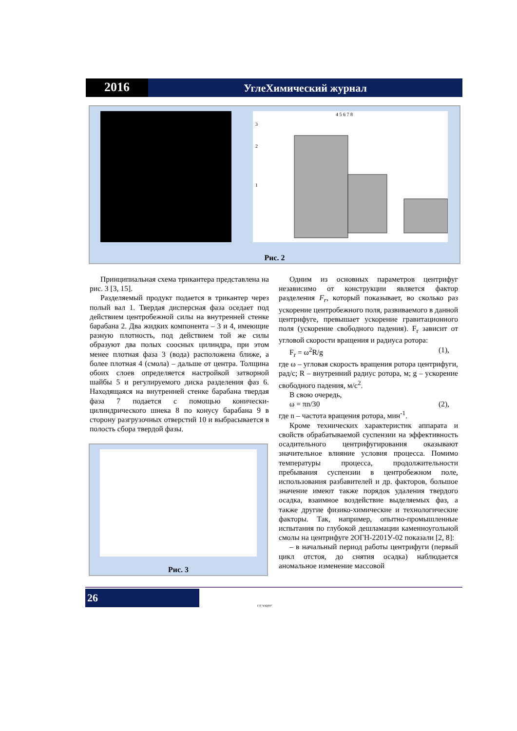2016
УглеХимический журнал
3
2
1
4 5 6 7 8
Рис. 2
Принципиальная схема трикантера представлена на рис. 3 [3, 15].
Разделяемый продукт подается в трикантер через полый вал 1. Твердая дисперсная фаза оседает под действием центробежной силы на внутренней стенке барабана 2. Два жидких компонента – 3 и 4, имеющие разную плотность, под действием той же силы образуют два полых соосных цилиндра, при этом менее плотная фаза 3 (вода) расположена ближе, а более плотная 4 (смола) – дальше от центра. Толщина обоих слоев определяется настройкой затворной шайбы 5 и регулируемого диска разделения фаз 6. Находящаяся на внутренней стенке барабана твердая фаза 7 подается с помощью конически-цилиндрического шнека 8 по конусу барабана 9 в сторону разгрузочных отверстий 10 и выбрасывается в полость сбора твердой фазы.
Рис. 3
Одним из основных параметров центрифуг независимо от конструкции является фактор разделения F<sub>r</sub>, который показывает, во сколько раз ускорение центробежного поля, развиваемого в данной центрифуге, превышает ускорение гравитационного поля (ускорение свободного падения). F<sub>r</sub> зависит от угловой скорости вращения и радиуса ротора:
F<sub>r</sub> = ω<sup>2</sup>R/g (1),
где ω – угловая скорость вращения ротора центрифуги, рад/с; R – внутренний радиус ротора, м; g – ускорение свободного падения, м/с<sup>2</sup>.
В свою очередь,
ω = πn/30 (2),
где n – частота вращения ротора, мин<sup>-1</sup>.
Кроме технических характеристик аппарата и свойств обрабатываемой суспензии на эффективность осадительного центрифугирования оказывают значительное влияние условия процесса. Помимо температуры процесса, продолжительности пребывания суспензии в центробежном поле, использования разбавителей и др. факторов, большое значение имеют также порядок удаления твердого осадка, взаимное воздействие выделяемых фаз, а также другие физико-химические и технологические факторы. Так, например, опытно-промышленные испытания по глубокой дешламации каменноугольной смолы на центрифуге 2ОГН-2201У-02 показали [2, 8]:
– в начальный период работы центрифуги (первый цикл отстоя, до снятия осадка) наблюдается аномальное изменение массовой
26
ГП "УХИН"